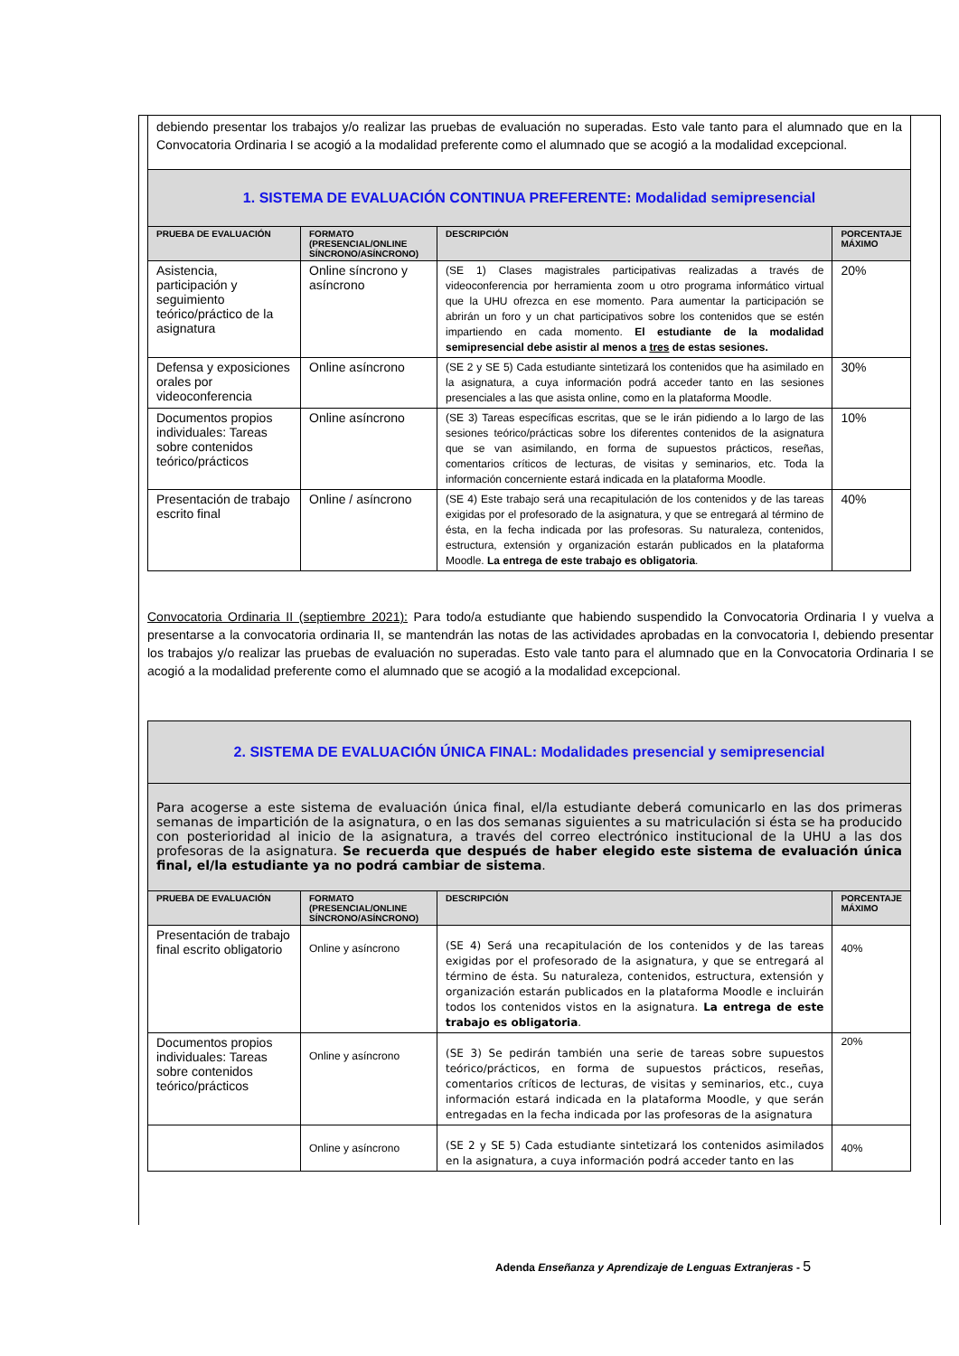| debiendo presentar los trabajos y/o realizar las pruebas de evaluación no superadas. Esto vale tanto para el alumnado que en la Convocatoria Ordinaria I se acogió a la modalidad preferente como el alumnado que se acogió a la modalidad excepcional. | | | |
| 1. SISTEMA DE EVALUACIÓN CONTINUA PREFERENTE: Modalidad semipresencial | | | |
| PRUEBA DE EVALUACIÓN | FORMATO (PRESENCIAL/ONLINE SÍNCRONO/ASÍNCRONO) | DESCRIPCIÓN | PORCENTAJE MÁXIMO |
| Asistencia, participación y seguimiento teórico/práctico de la asignatura | Online síncrono y asíncrono | (SE 1) Clases magistrales participativas realizadas a través de videoconferencia por herramienta zoom u otro programa informático virtual que la UHU ofrezca en ese momento. Para aumentar la participación se abrirán un foro y un chat participativos sobre los contenidos que se estén impartiendo en cada momento. El estudiante de la modalidad semipresencial debe asistir al menos a tres de estas sesiones. | 20% |
| Defensa y exposiciones orales por videoconferencia | Online asíncrono | (SE 2 y SE 5) Cada estudiante sintetizará los contenidos que ha asimilado en la asignatura, a cuya información podrá acceder tanto en las sesiones presenciales a las que asista online, como en la plataforma Moodle. | 30% |
| Documentos propios individuales: Tareas sobre contenidos teórico/prácticos | Online asíncrono | (SE 3) Tareas específicas escritas, que se le irán pidiendo a lo largo de las sesiones teórico/prácticas sobre los diferentes contenidos de la asignatura que se van asimilando, en forma de supuestos prácticos, reseñas, comentarios críticos de lecturas, de visitas y seminarios, etc. Toda la información concerniente estará indicada en la plataforma Moodle. | 10% |
| Presentación de trabajo escrito final | Online / asíncrono | (SE 4) Este trabajo será una recapitulación de los contenidos y de las tareas exigidas por el profesorado de la asignatura, y que se entregará al término de ésta, en la fecha indicada por las profesoras. Su naturaleza, contenidos, estructura, extensión y organización estarán publicados en la plataforma Moodle. La entrega de este trabajo es obligatoria . | 40% |
Convocatoria Ordinaria II (septiembre 2021): Para todo/a estudiante que habiendo suspendido la Convocatoria Ordinaria I y vuelva a presentarse a la convocatoria ordinaria II, se mantendrán las notas de las actividades aprobadas en la convocatoria I, debiendo presentar los trabajos y/o realizar las pruebas de evaluación no superadas. Esto vale tanto para el alumnado que en la Convocatoria Ordinaria I se acogió a la modalidad preferente como el alumnado que se acogió a la modalidad excepcional.
| 2. SISTEMA DE EVALUACIÓN ÚNICA FINAL: Modalidades presencial y semipresencial | | | |
| Para acogerse a este sistema de evaluación única final, el/la estudiante deberá comunicarlo en las dos primeras semanas de impartición de la asignatura, o en las dos semanas siguientes a su matriculación si ésta se ha producido con posterioridad al inicio de la asignatura, a través del correo electrónico institucional de la UHU a las dos profesoras de la asignatura. Se recuerda que después de haber elegido este sistema de evaluación única final, el/la estudiante ya no podrá cambiar de sistema . | | | |
| PRUEBA DE EVALUACIÓN | FORMATO (PRESENCIAL/ONLINE SÍNCRONO/ASÍNCRONO) | DESCRIPCIÓN | PORCENTAJE MÁXIMO |
| Presentación de trabajo final escrito obligatorio | Online y asíncrono | (SE 4) Será una recapitulación de los contenidos y de las tareas exigidas por el profesorado de la asignatura, y que se entregará al término de ésta. Su naturaleza, contenidos, estructura, extensión y organización estarán publicados en la plataforma Moodle e incluirán todos los contenidos vistos en la asignatura. La entrega de este trabajo es obligatoria . | 40% |
| Documentos propios individuales: Tareas sobre contenidos teórico/prácticos | Online y asíncrono | (SE 3) Se pedirán también una serie de tareas sobre supuestos teórico/prácticos, en forma de supuestos prácticos, reseñas, comentarios críticos de lecturas, de visitas y seminarios, etc., cuya información estará indicada en la plataforma Moodle, y que serán entregadas en la fecha indicada por las profesoras de la asignatura | 20% |
| | Online y asíncrono | (SE 2 y SE 5) Cada estudiante sintetizará los contenidos asimilados en la asignatura, a cuya información podrá acceder tanto en las | 40% |
Adenda Enseñanza y Aprendizaje de Lenguas Extranjeras - 5